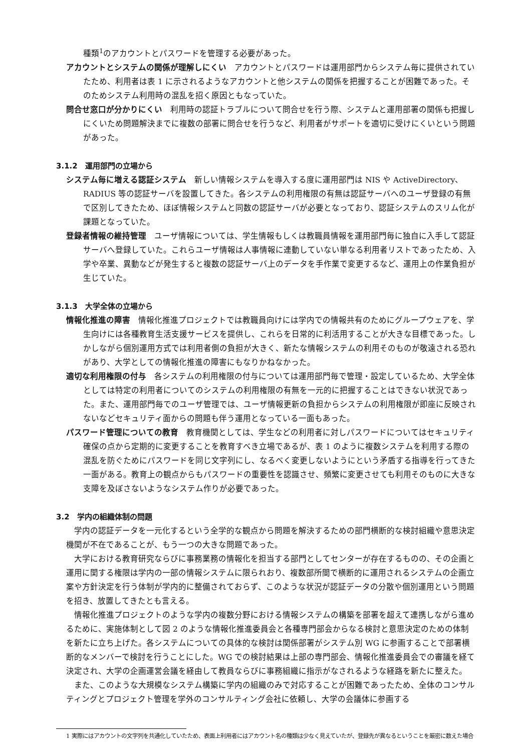種類<sup>1</sup>のアカウントとパスワードを管理する必要があった。
アカウントとシステムの関係が理解しにくい　アカウントとパスワードは運用部門からシステム毎に提供されていたため、利用者は表 1 に示されるようなアカウントと他システムの関係を把握することが困難であった。そのためシステム利用時の混乱を招く原因ともなっていた。
問合せ窓口が分かりにくい　利用時の認証トラブルについて問合せを行う際、システムと運用部署の関係も把握しにくいため問題解決までに複数の部署に問合せを行うなど、利用者がサポートを適切に受けにくいという問題があった。
3.1.2　運用部門の立場から
システム毎に増える認証システム　新しい情報システムを導入する度に運用部門は NIS や ActiveDirectory、RADIUS 等の認証サーバを設置してきた。各システムの利用権限の有無は認証サーバへのユーザ登録の有無で区別してきたため、ほぼ情報システムと同数の認証サーバが必要となっており、認証システムのスリム化が課題となっていた。
登録者情報の維持管理　ユーザ情報については、学生情報もしくは教職員情報を運用部門毎に独自に入手して認証サーバへ登録していた。これらユーザ情報は人事情報に連動していない単なる利用者リストであったため、入学や卒業、異動などが発生すると複数の認証サーバ上のデータを手作業で変更するなど、運用上の作業負担が生じていた。
3.1.3　大学全体の立場から
情報化推進の障害　情報化推進プロジェクトでは教職員向けには学内での情報共有のためにグループウェアを、学生向けには各種教育生活支援サービスを提供し、これらを日常的に利活用することが大きな目標であった。しかしながら個別運用方式では利用者側の負担が大きく、新たな情報システムの利用そのものが敬遠される恐れがあり、大学としての情報化推進の障害にもなりかねなかった。
適切な利用権限の付与　各システムの利用権限の付与については運用部門毎で管理・設定しているため、大学全体としては特定の利用者についてのシステムの利用権限の有無を一元的に把握することはできない状況であった。また、運用部門毎でのユーザ管理では、ユーザ情報更新の負担からシステムの利用権限が即座に反映されないなどセキュリティ面からの問題も伴う運用となっている一面もあった。
パスワード管理についての教育　教育機関としては、学生などの利用者に対しパスワードについてはセキュリティ確保の点から定期的に変更することを教育すべき立場であるが、表 1 のように複数システムを利用する際の混乱を防ぐためにパスワードを同じ文字列にし、なるべく変更しないようにという矛盾する指導を行ってきた一面がある。教育上の観点からもパスワードの重要性を認識させ、頻繁に変更させても利用そのものに大きな支障を及ぼさないようなシステム作りが必要であった。
3.2　学内の組織体制の問題
学内の認証データを一元化するという全学的な観点から問題を解決するための部門横断的な検討組織や意思決定機関が不在であることが、もう一つの大きな問題であった。
大学における教育研究ならびに事務業務の情報化を担当する部門としてセンターが存在するものの、その企画と運用に関する権限は学内の一部の情報システムに限られおり、複数部所間で横断的に運用されるシステムの企画立案や方針決定を行う体制が学内的に整備されておらず、このような状況が認証データの分散や個別運用という問題を招き、放置してきたとも言える。
情報化推進プロジェクトのような学内の複数分野における情報システムの構築を部署を超えて連携しながら進めるために、実施体制として図 2 のような情報化推進委員会と各種専門部会からなる検討と意思決定のための体制を新たに立ち上げた。各システムについての具体的な検討は関係部署がシステム別 WG に参画することで部署横断的なメンバーで検討を行うことにした。WG での検討結果は上部の専門部会、情報化推進委員会での審議を経て決定され、大学の企画運営会議を経由して教員ならびに事務組織に指示がなされるような経路を新たに整えた。
また、このような大規模なシステム構築に学内の組織のみで対応することが困難であったため、全体のコンサルティングとプロジェクト管理を学外のコンサルティング会社に依頼し、大学の会議体に参画する
1 実際にはアカウントの文字列を共通化していたため、表面上利用者にはアカウント名の種類は少なく見えていたが、登録先が異なるということを厳密に数えた場合